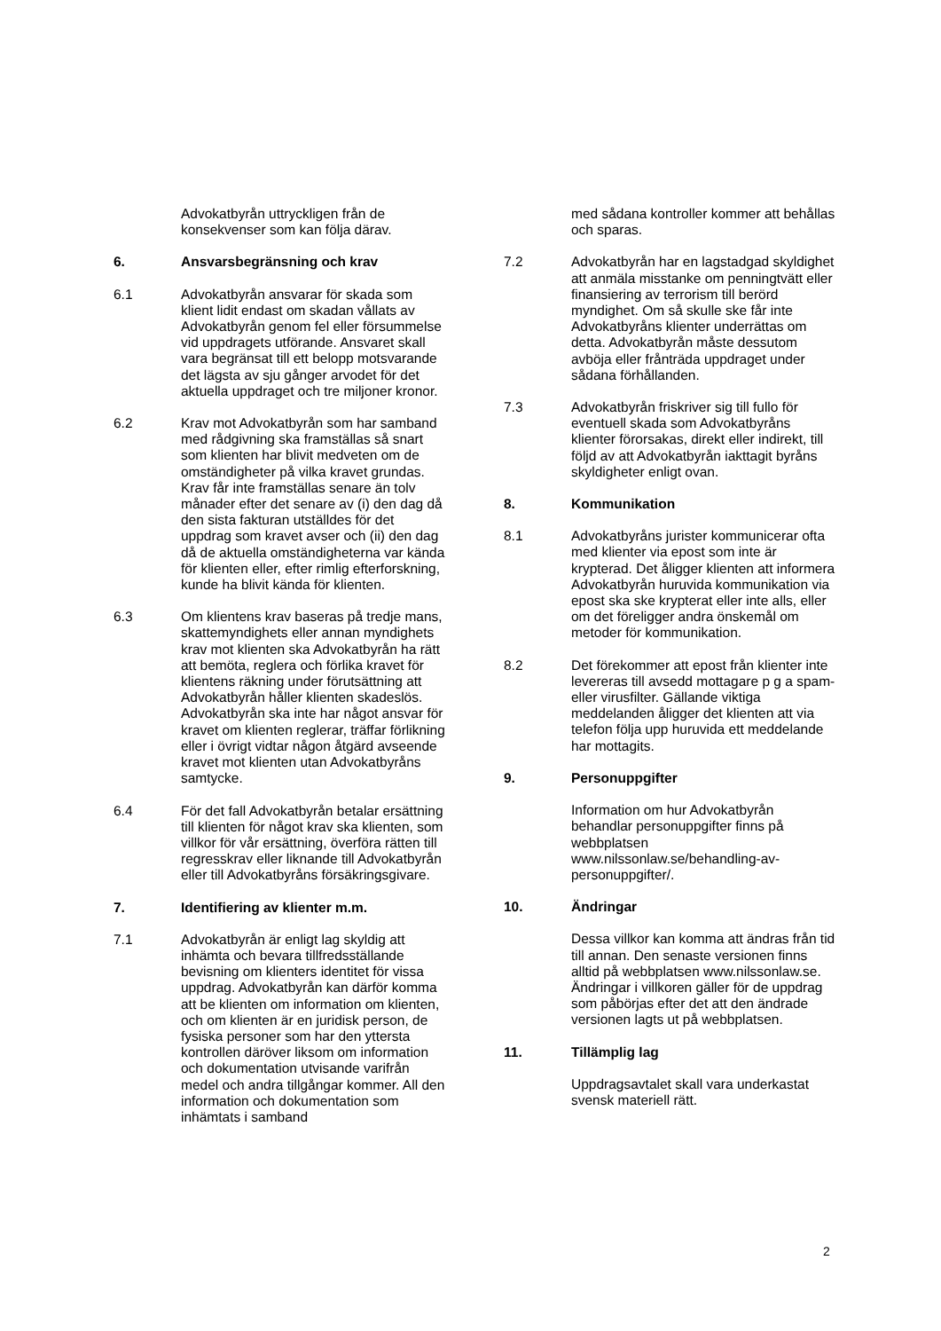Advokatbyrån uttryckligen från de konsekvenser som kan följa därav.
6. Ansvarsbegränsning och krav
6.1 Advokatbyrån ansvarar för skada som klient lidit endast om skadan vållats av Advokatbyrån genom fel eller försummelse vid uppdragets utförande. Ansvaret skall vara begränsat till ett belopp motsvarande det lägsta av sju gånger arvodet för det aktuella uppdraget och tre miljoner kronor.
6.2 Krav mot Advokatbyrån som har samband med rådgivning ska framställas så snart som klienten har blivit medveten om de omständigheter på vilka kravet grundas. Krav får inte framställas senare än tolv månader efter det senare av (i) den dag då den sista fakturan utställdes för det uppdrag som kravet avser och (ii) den dag då de aktuella omständigheterna var kända för klienten eller, efter rimlig efterforskning, kunde ha blivit kända för klienten.
6.3 Om klientens krav baseras på tredje mans, skattemyndighets eller annan myndighets krav mot klienten ska Advokatbyrån ha rätt att bemöta, reglera och förlika kravet för klientens räkning under förutsättning att Advokatbyrån håller klienten skadeslös. Advokatbyrån ska inte har något ansvar för kravet om klienten reglerar, träffar förlikning eller i övrigt vidtar någon åtgärd avseende kravet mot klienten utan Advokatbyråns samtycke.
6.4 För det fall Advokatbyrån betalar ersättning till klienten för något krav ska klienten, som villkor för vår ersättning, överföra rätten till regresskrav eller liknande till Advokatbyrån eller till Advokatbyråns försäkringsgivare.
7. Identifiering av klienter m.m.
7.1 Advokatbyrån är enligt lag skyldig att inhämta och bevara tillfredsställande bevisning om klienters identitet för vissa uppdrag. Advokatbyrån kan därför komma att be klienten om information om klienten, och om klienten är en juridisk person, de fysiska personer som har den yttersta kontrollen däröver liksom om information och dokumentation utvisande varifrån medel och andra tillgångar kommer. All den information och dokumentation som inhämtats i samband
med sådana kontroller kommer att behållas och sparas.
7.2 Advokatbyrån har en lagstadgad skyldighet att anmäla misstanke om penningtvätt eller finansiering av terrorism till berörd myndighet. Om så skulle ske får inte Advokatbyråns klienter underrättas om detta. Advokatbyrån måste dessutom avböja eller frånträda uppdraget under sådana förhållanden.
7.3 Advokatbyrån friskriver sig till fullo för eventuell skada som Advokatbyråns klienter förorsakas, direkt eller indirekt, till följd av att Advokatbyrån iakttagit byråns skyldigheter enligt ovan.
8. Kommunikation
8.1 Advokatbyråns jurister kommunicerar ofta med klienter via epost som inte är krypterad. Det åligger klienten att informera Advokatbyrån huruvida kommunikation via epost ska ske krypterat eller inte alls, eller om det föreligger andra önskemål om metoder för kommunikation.
8.2 Det förekommer att epost från klienter inte levereras till avsedd mottagare p g a spam- eller virusfilter. Gällande viktiga meddelanden åligger det klienten att via telefon följa upp huruvida ett meddelande har mottagits.
9. Personuppgifter
Information om hur Advokatbyrån behandlar personuppgifter finns på webbplatsen www.nilssonlaw.se/behandling-av-personuppgifter/.
10. Ändringar
Dessa villkor kan komma att ändras från tid till annan. Den senaste versionen finns alltid på webbplatsen www.nilssonlaw.se. Ändringar i villkoren gäller för de uppdrag som påbörjas efter det att den ändrade versionen lagts ut på webbplatsen.
11. Tillämplig lag
Uppdragsavtalet skall vara underkastat svensk materiell rätt.
2